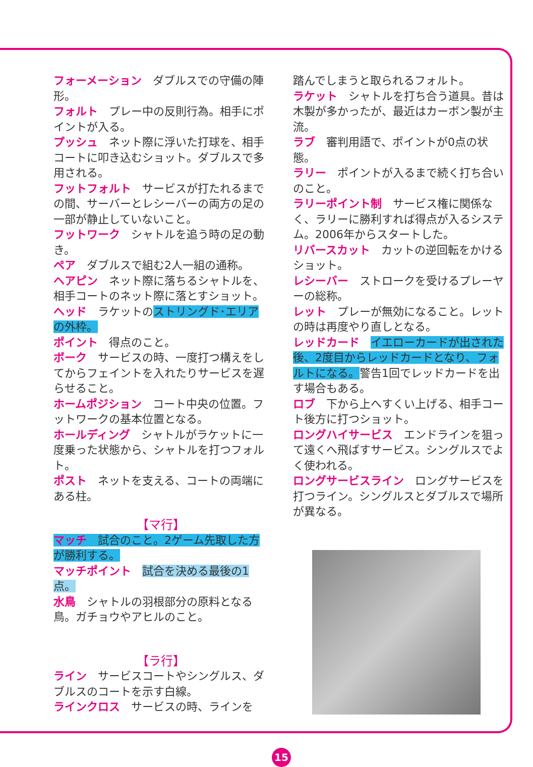フォーメーション　ダブルスでの守備の陣形。
フォルト　プレー中の反則行為。相手にポイントが入る。
プッシュ　ネット際に浮いた打球を、相手コートに叩き込むショット。ダブルスで多用される。
フットフォルト　サービスが打たれるまでの間、サーバーとレシーバーの両方の足の一部が静止していないこと。
フットワーク　シャトルを追う時の足の動き。
ペア　ダブルスで組む2人一組の通称。
ヘアピン　ネット際に落ちるシャトルを、相手コートのネット際に落とすショット。
ヘッド　ラケットのストリングド･エリアの外枠。
ポイント　得点のこと。
ボーク　サービスの時、一度打つ構えをしてからフェイントを入れたりサービスを遅らせること。
ホームポジション　コート中央の位置。フットワークの基本位置となる。
ホールディング　シャトルがラケットに一度乗った状態から、シャトルを打つフォルト。
ポスト　ネットを支える、コートの両端にある柱。
【マ行】
マッチ　試合のこと。2ゲーム先取した方が勝利する。
マッチポイント　試合を決める最後の1点。
水鳥　シャトルの羽根部分の原料となる鳥。ガチョウやアヒルのこと。
【ラ行】
ライン　サービスコートやシングルス、ダブルスのコートを示す白線。
ラインクロス　サービスの時、ラインを
踏んでしまうと取られるフォルト。
ラケット　シャトルを打ち合う道具。昔は木製が多かったが、最近はカーボン製が主流。
ラブ　審判用語で、ポイントが0点の状態。
ラリー　ポイントが入るまで続く打ち合いのこと。
ラリーポイント制　サービス権に関係なく、ラリーに勝利すれば得点が入るシステム。2006年からスタートした。
リバースカット　カットの逆回転をかけるショット。
レシーバー　ストロークを受けるプレーヤーの総称。
レット　プレーが無効になること。レットの時は再度やり直しとなる。
レッドカード　イエローカードが出された後、2度目からレッドカードとなり、フォルトになる。警告1回でレッドカードを出す場合もある。
ロブ　下から上へすくい上げる、相手コート後方に打つショット。
ロングハイサービス　エンドラインを狙って遠くへ飛ばすサービス。シングルスでよく使われる。
ロングサービスライン　ロングサービスを打つライン。シングルスとダブルスで場所が異なる。
15